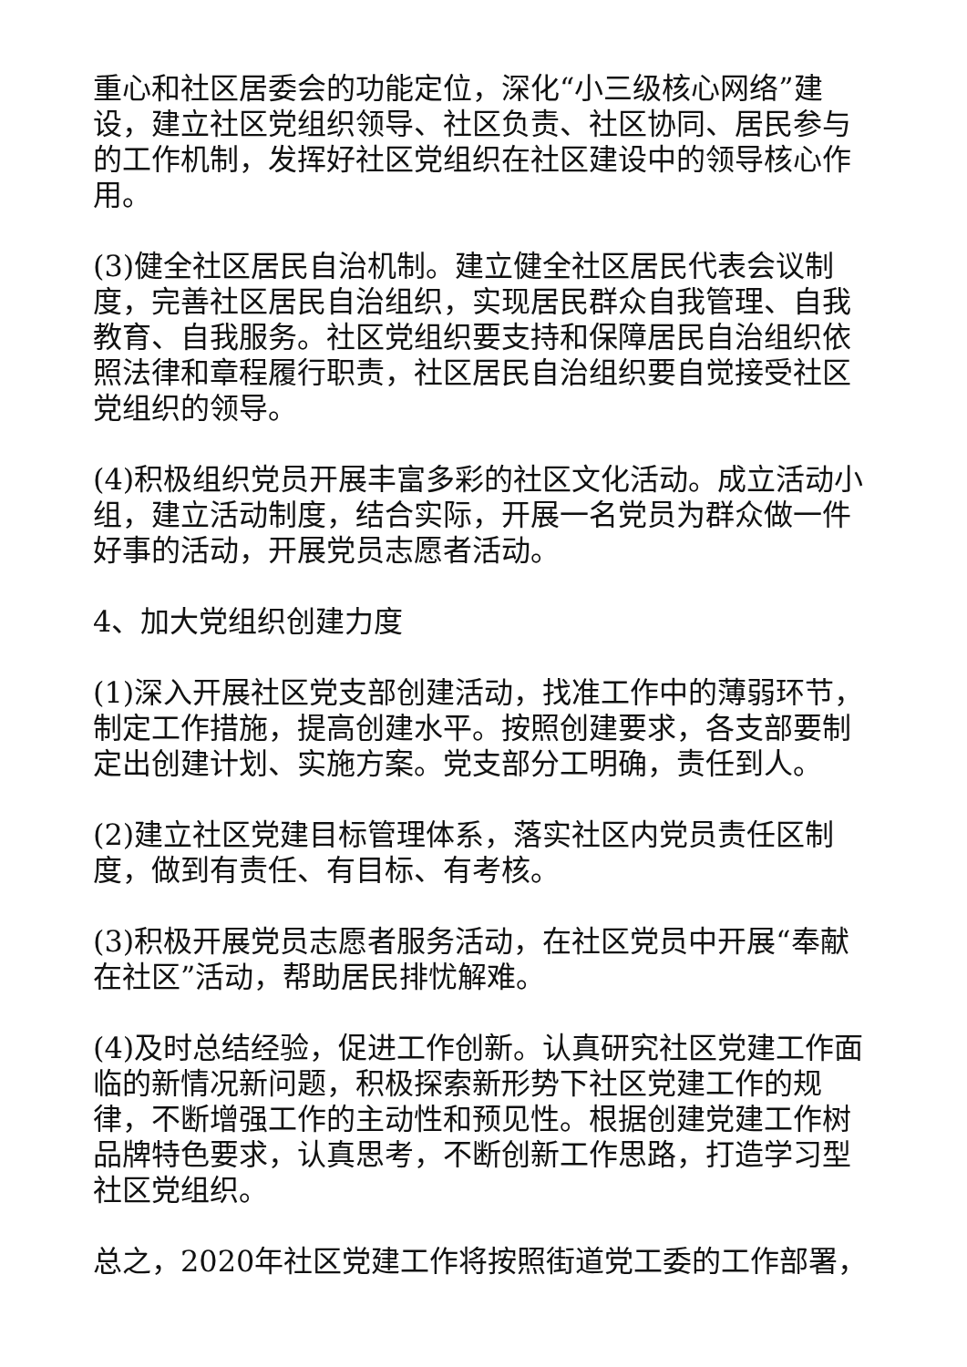重心和社区居委会的功能定位，深化“小三级核心网络”建设，建立社区党组织领导、社区负责、社区协同、居民参与的工作机制，发挥好社区党组织在社区建设中的领导核心作用。
(3)健全社区居民自治机制。建立健全社区居民代表会议制度，完善社区居民自治组织，实现居民群众自我管理、自我教育、自我服务。社区党组织要支持和保障居民自治组织依照法律和章程履行职责，社区居民自治组织要自觉接受社区党组织的领导。
(4)积极组织党员开展丰富多彩的社区文化活动。成立活动小组，建立活动制度，结合实际，开展一名党员为群众做一件好事的活动，开展党员志愿者活动。
4、加大党组织创建力度
(1)深入开展社区党支部创建活动，找准工作中的薄弱环节，制定工作措施，提高创建水平。按照创建要求，各支部要制定出创建计划、实施方案。党支部分工明确，责任到人。
(2)建立社区党建目标管理体系，落实社区内党员责任区制度，做到有责任、有目标、有考核。
(3)积极开展党员志愿者服务活动，在社区党员中开展“奉献在社区”活动，帮助居民排忧解难。
(4)及时总结经验，促进工作创新。认真研究社区党建工作面临的新情况新问题，积极探索新形势下社区党建工作的规律，不断增强工作的主动性和预见性。根据创建党建工作树品牌特色要求，认真思考，不断创新工作思路，打造学习型社区党组织。
总之，2020年社区党建工作将按照街道党工委的工作部署，